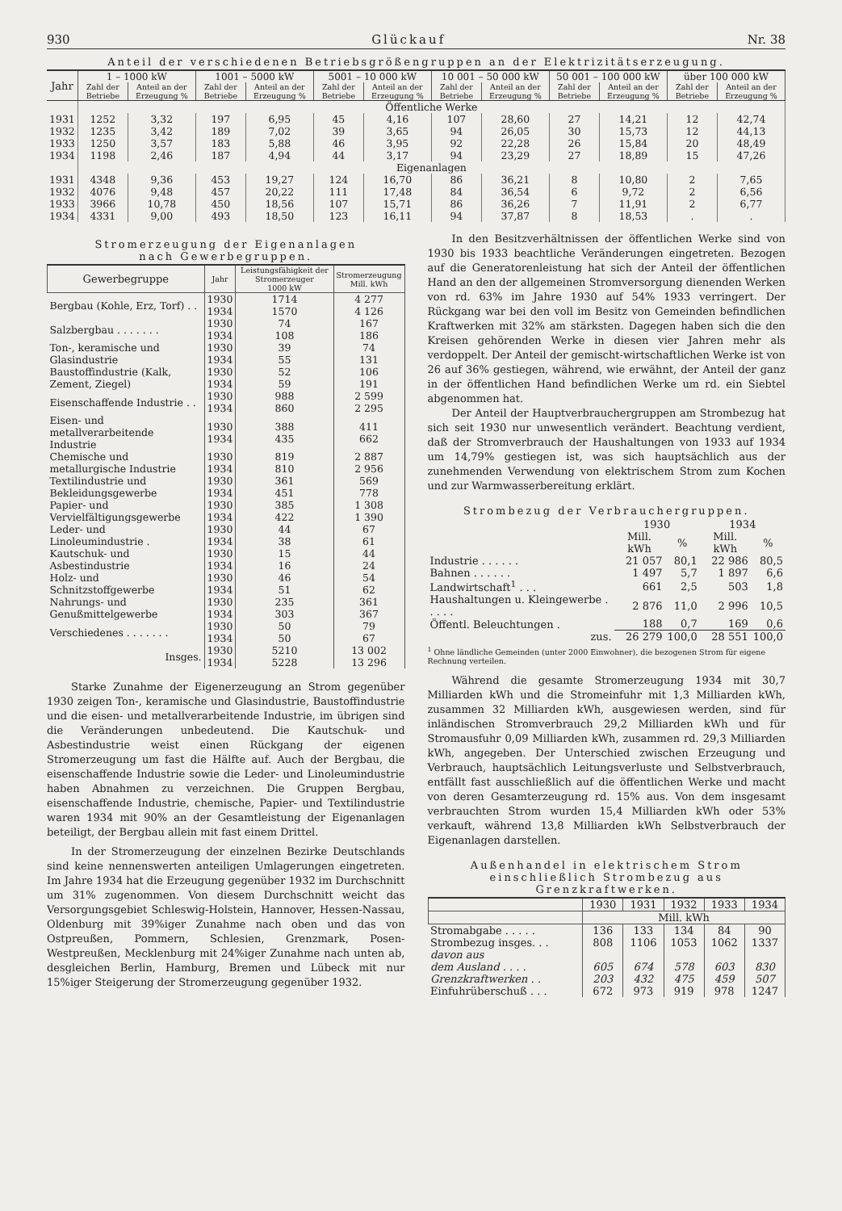930 Glückauf Nr. 38
Anteil der verschiedenen Betriebsgrößengruppen an der Elektrizitätserzeugung.
| Jahr | 1 – 1000 kW | | 1001 – 5000 kW | | 5001 – 10 000 kW | | 10 001 – 50 000 kW | | 50 001 – 100 000 kW | | über 100 000 kW | |
| --- | --- | --- | --- | --- | --- | --- | --- | --- | --- | --- | --- | --- |
| | Zahl der Betriebe | Anteil an der Erzeugung % | Zahl der Betriebe | Anteil an der Erzeugung % | Zahl der Betriebe | Anteil an der Erzeugung % | Zahl der Betriebe | Anteil an der Erzeugung % | Zahl der Betriebe | Anteil an der Erzeugung % | Zahl der Betriebe | Anteil an der Erzeugung % |
| | Öffentliche Werke | | | | | | | | | | | |
| 1931 | 1252 | 3,32 | 197 | 6,95 | 45 | 4,16 | 107 | 28,60 | 27 | 14,21 | 12 | 42,74 |
| 1932 | 1235 | 3,42 | 189 | 7,02 | 39 | 3,65 | 94 | 26,05 | 30 | 15,73 | 12 | 44,13 |
| 1933 | 1250 | 3,57 | 183 | 5,88 | 46 | 3,95 | 92 | 22,28 | 26 | 15,84 | 20 | 48,49 |
| 1934 | 1198 | 2,46 | 187 | 4,94 | 44 | 3,17 | 94 | 23,29 | 27 | 18,89 | 15 | 47,26 |
| | Eigenanlagen | | | | | | | | | | | |
| 1931 | 4348 | 9,36 | 453 | 19,27 | 124 | 16,70 | 86 | 36,21 | 8 | 10,80 | 2 | 7,65 |
| 1932 | 4076 | 9,48 | 457 | 20,22 | 111 | 17,48 | 84 | 36,54 | 6 | 9,72 | 2 | 6,56 |
| 1933 | 3966 | 10,78 | 450 | 18,56 | 107 | 15,71 | 86 | 36,26 | 7 | 11,91 | 2 | 6,77 |
| 1934 | 4331 | 9,00 | 493 | 18,50 | 123 | 16,11 | 94 | 37,87 | 8 | 18,53 | . | . |
Stromerzeugung der Eigenanlagen
nach Gewerbegruppen.
| Gewerbegruppe | Jahr | Leistungsfähigkeit der Stromerzeuger 1000 kW | Stromerzeugung Mill. kWh |
| --- | --- | --- | --- |
| Bergbau (Kohle, Erz, Torf) . . | 1930 1934 | 1714 1570 | 4 277 4 126 |
| Salzbergbau . . . . . . . | 1930 1934 | 74 108 | 167 186 |
| Ton-, keramische und Glasindustrie | 1930 1934 | 39 55 | 74 131 |
| Baustoffindustrie (Kalk, Zement, Ziegel) | 1930 1934 | 52 59 | 106 191 |
| Eisenschaffende Industrie . . | 1930 1934 | 988 860 | 2 599 2 295 |
| Eisen- und metallverarbeitende Industrie | 1930 1934 | 388 435 | 411 662 |
| Chemische und metallurgische Industrie | 1930 1934 | 819 810 | 2 887 2 956 |
| Textilindustrie und Bekleidungsgewerbe | 1930 1934 | 361 451 | 569 778 |
| Papier- und Vervielfältigungsgewerbe | 1930 1934 | 385 422 | 1 308 1 390 |
| Leder- und Linoleumindustrie . | 1930 1934 | 44 38 | 67 61 |
| Kautschuk- und Asbestindustrie | 1930 1934 | 15 16 | 44 24 |
| Holz- und Schnitzstoffgewerbe | 1930 1934 | 46 51 | 54 62 |
| Nahrungs- und Genußmittelgewerbe | 1930 1934 | 235 303 | 361 367 |
| Verschiedenes . . . . . . . | 1930 1934 | 50 50 | 79 67 |
| Insges. | 1930 1934 | 5210 5228 | 13 002 13 296 |
Starke Zunahme der Eigenerzeugung an Strom gegenüber 1930 zeigen Ton-, keramische und Glasindustrie, Baustoffindustrie und die eisen- und metallverarbeitende Industrie, im übrigen sind die Veränderungen unbedeutend. Die Kautschuk- und Asbestindustrie weist einen Rückgang der eigenen Stromerzeugung um fast die Hälfte auf. Auch der Bergbau, die eisenschaffende Industrie sowie die Leder- und Linoleumindustrie haben Abnahmen zu verzeichnen. Die Gruppen Bergbau, eisenschaffende Industrie, chemische, Papier- und Textilindustrie waren 1934 mit 90% an der Gesamtleistung der Eigenanlagen beteiligt, der Bergbau allein mit fast einem Drittel.
In der Stromerzeugung der einzelnen Bezirke Deutschlands sind keine nennenswerten anteiligen Umlagerungen eingetreten. Im Jahre 1934 hat die Erzeugung gegenüber 1932 im Durchschnitt um 31% zugenommen. Von diesem Durchschnitt weicht das Versorgungsgebiet Schleswig-Holstein, Hannover, Hessen-Nassau, Oldenburg mit 39%iger Zunahme nach oben und das von Ostpreußen, Pommern, Schlesien, Grenzmark, Posen-Westpreußen, Mecklenburg mit 24%iger Zunahme nach unten ab, desgleichen Berlin, Hamburg, Bremen und Lübeck mit nur 15%iger Steigerung der Stromerzeugung gegenüber 1932.
In den Besitzverhältnissen der öffentlichen Werke sind von 1930 bis 1933 beachtliche Veränderungen eingetreten. Bezogen auf die Generatorenleistung hat sich der Anteil der öffentlichen Hand an den der allgemeinen Stromversorgung dienenden Werken von rd. 63% im Jahre 1930 auf 54% 1933 verringert. Der Rückgang war bei den voll im Besitz von Gemeinden befindlichen Kraftwerken mit 32% am stärksten. Dagegen haben sich die den Kreisen gehörenden Werke in diesen vier Jahren mehr als verdoppelt. Der Anteil der gemischt-wirtschaftlichen Werke ist von 26 auf 36% gestiegen, während, wie erwähnt, der Anteil der ganz in der öffentlichen Hand befindlichen Werke um rd. ein Siebtel abgenommen hat.
Der Anteil der Hauptverbrauchergruppen am Strombezug hat sich seit 1930 nur unwesentlich verändert. Beachtung verdient, daß der Stromverbrauch der Haushaltungen von 1933 auf 1934 um 14,79% gestiegen ist, was sich hauptsächlich aus der zunehmenden Verwendung von elektrischem Strom zum Kochen und zur Warmwasserbereitung erklärt.
Strombezug der Verbrauchergruppen.
| | 1930 | | 1934 | |
| | Mill. kWh | % | Mill. kWh | % |
| Industrie . . . . . . | 21 057 | 80,1 | 22 986 | 80,5 |
| Bahnen . . . . . . | 1 497 | 5,7 | 1 897 | 6,6 |
| Landwirtschaft<sup>1</sup> . . . | 661 | 2,5 | 503 | 1,8 |
| Haushaltungen u. Kleingewerbe . . . . . | 2 876 | 11,0 | 2 996 | 10,5 |
| Öffentl. Beleuchtungen . | 188 | 0,7 | 169 | 0,6 |
| zus. | 26 279 | 100,0 | 28 551 | 100,0 |
<sup>1</sup> Ohne ländliche Gemeinden (unter 2000 Einwohner), die bezogenen Strom für eigene Rechnung verteilen.
Während die gesamte Stromerzeugung 1934 mit 30,7 Milliarden kWh und die Stromeinfuhr mit 1,3 Milliarden kWh, zusammen 32 Milliarden kWh, ausgewiesen werden, sind für inländischen Stromverbrauch 29,2 Milliarden kWh und für Stromausfuhr 0,09 Milliarden kWh, zusammen rd. 29,3 Milliarden kWh, angegeben. Der Unterschied zwischen Erzeugung und Verbrauch, hauptsächlich Leitungsverluste und Selbstverbrauch, entfällt fast ausschließlich auf die öffentlichen Werke und macht von deren Gesamterzeugung rd. 15% aus. Von dem insgesamt verbrauchten Strom wurden 15,4 Milliarden kWh oder 53% verkauft, während 13,8 Milliarden kWh Selbstverbrauch der Eigenanlagen darstellen.
Außenhandel in elektrischem Strom
einschließlich Strombezug aus Grenzkraftwerken.
| | 1930 | 1931 | 1932 | 1933 | 1934 |
| --- | --- | --- | --- | --- | --- |
| | Mill. kWh | | | | |
| Stromabgabe . . . . . | 136 | 133 | 134 | 84 | 90 |
| Strombezug insges. . . | 808 | 1106 | 1053 | 1062 | 1337 |
| davon aus | | | | | |
| dem Ausland . . . . | 605 | 674 | 578 | 603 | 830 |
| Grenzkraftwerken . . | 203 | 432 | 475 | 459 | 507 |
| Einfuhrüberschuß . . . | 672 | 973 | 919 | 978 | 1247 |